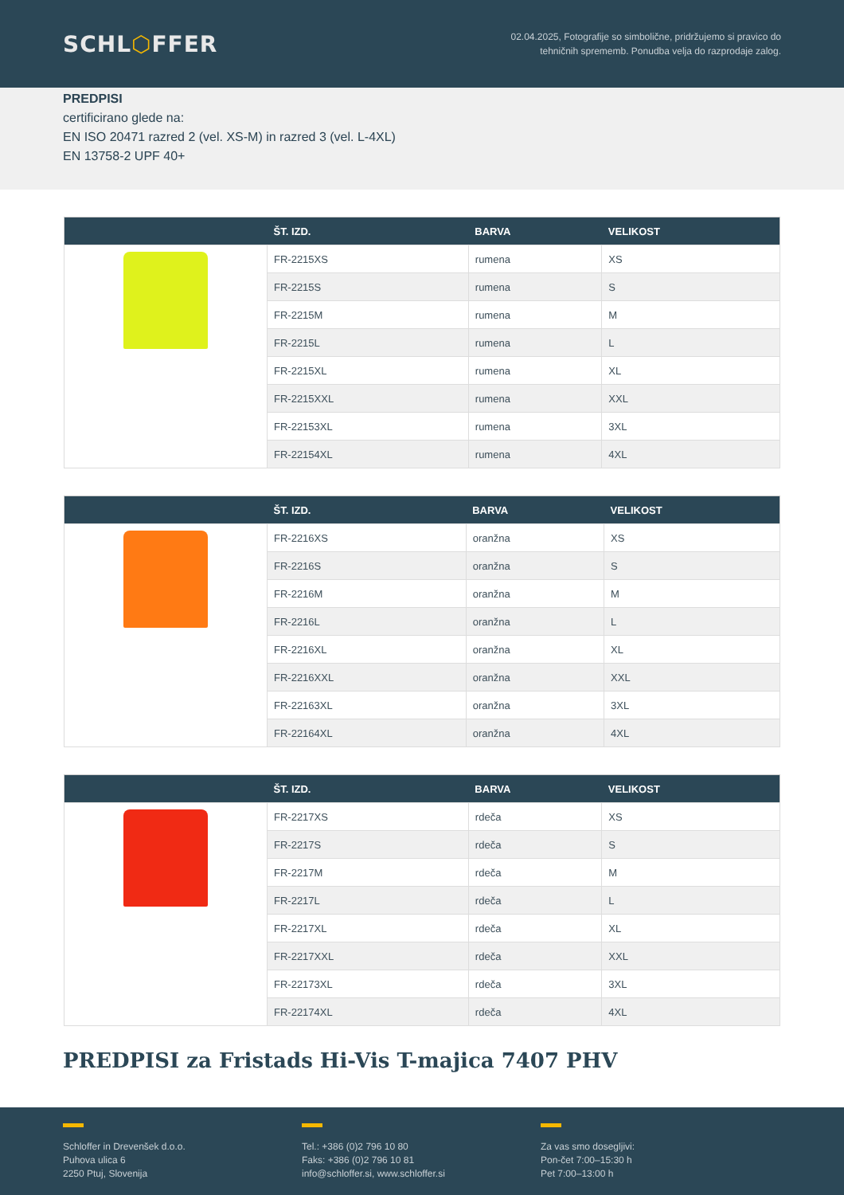SCHL⬡FFER
02.04.2025, Fotografije so simbolične, pridržujemo si pravico do
tehničnih sprememb. Ponudba velja do razprodaje zalog.
PREDPISI
certificirano glede na:
EN ISO 20471 razred 2 (vel. XS-M) in razred 3 (vel. L-4XL)
EN 13758-2 UPF 40+
| | ŠT. IZD. | BARVA | VELIKOST |
| --- | --- | --- | --- |
| | FR-2215XS | rumena | XS |
| | FR-2215S | rumena | S |
| | FR-2215M | rumena | M |
| | FR-2215L | rumena | L |
| | FR-2215XL | rumena | XL |
| | FR-2215XXL | rumena | XXL |
| | FR-22153XL | rumena | 3XL |
| | FR-22154XL | rumena | 4XL |
| | ŠT. IZD. | BARVA | VELIKOST |
| --- | --- | --- | --- |
| | FR-2216XS | oranžna | XS |
| | FR-2216S | oranžna | S |
| | FR-2216M | oranžna | M |
| | FR-2216L | oranžna | L |
| | FR-2216XL | oranžna | XL |
| | FR-2216XXL | oranžna | XXL |
| | FR-22163XL | oranžna | 3XL |
| | FR-22164XL | oranžna | 4XL |
| | ŠT. IZD. | BARVA | VELIKOST |
| --- | --- | --- | --- |
| | FR-2217XS | rdeča | XS |
| | FR-2217S | rdeča | S |
| | FR-2217M | rdeča | M |
| | FR-2217L | rdeča | L |
| | FR-2217XL | rdeča | XL |
| | FR-2217XXL | rdeča | XXL |
| | FR-22173XL | rdeča | 3XL |
| | FR-22174XL | rdeča | 4XL |
PREDPISI za Fristads Hi-Vis T-majica 7407 PHV
Schloffer in Drevenšek d.o.o.
Puhova ulica 6
2250 Ptuj, Slovenija
Tel.: +386 (0)2 796 10 80
Faks: +386 (0)2 796 10 81
info@schloffer.si, www.schloffer.si
Za vas smo dosegljivi:
Pon-čet 7:00–15:30 h
Pet 7:00–13:00 h